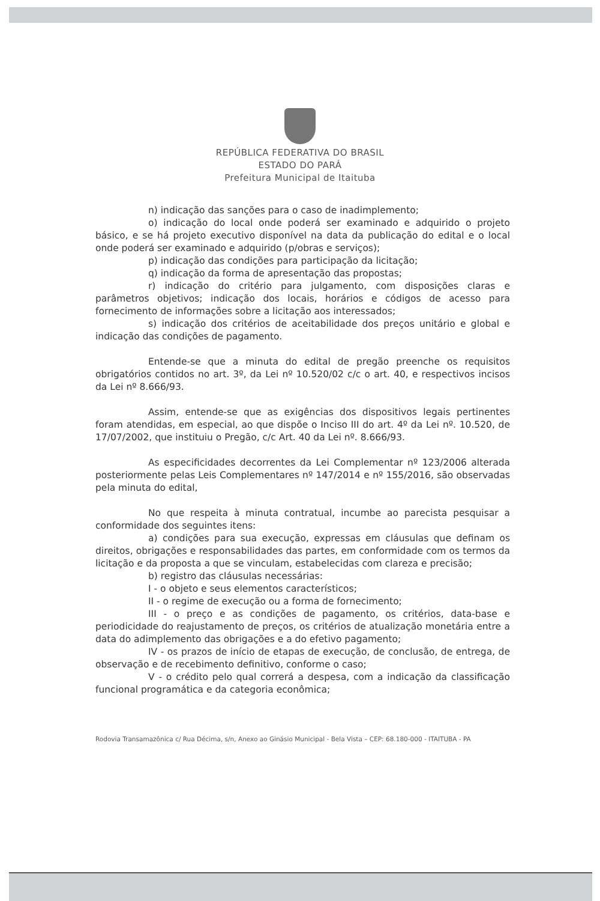REPÚBLICA FEDERATIVA DO BRASIL
ESTADO DO PARÁ
Prefeitura Municipal de Itaituba
n) indicação das sanções para o caso de inadimplemento;
o) indicação do local onde poderá ser examinado e adquirido o projeto básico, e se há projeto executivo disponível na data da publicação do edital e o local onde poderá ser examinado e adquirido (p/obras e serviços);
p) indicação das condições para participação da licitação;
q) indicação da forma de apresentação das propostas;
r) indicação do critério para julgamento, com disposições claras e parâmetros objetivos; indicação dos locais, horários e códigos de acesso para fornecimento de informações sobre a licitação aos interessados;
s) indicação dos critérios de aceitabilidade dos preços unitário e global e indicação das condições de pagamento.
Entende-se que a minuta do edital de pregão preenche os requisitos obrigatórios contidos no art. 3º, da Lei nº 10.520/02 c/c o art. 40, e respectivos incisos da Lei nº 8.666/93.
Assim, entende-se que as exigências dos dispositivos legais pertinentes foram atendidas, em especial, ao que dispõe o Inciso III do art. 4º da Lei nº. 10.520, de 17/07/2002, que instituiu o Pregão, c/c Art. 40 da Lei nº. 8.666/93.
As especificidades decorrentes da Lei Complementar nº 123/2006 alterada posteriormente pelas Leis Complementares nº 147/2014 e nº 155/2016, são observadas pela minuta do edital,
No que respeita à minuta contratual, incumbe ao parecista pesquisar a conformidade dos seguintes itens:
a) condições para sua execução, expressas em cláusulas que definam os direitos, obrigações e responsabilidades das partes, em conformidade com os termos da licitação e da proposta a que se vinculam, estabelecidas com clareza e precisão;
b) registro das cláusulas necessárias:
I - o objeto e seus elementos característicos;
II - o regime de execução ou a forma de fornecimento;
III - o preço e as condições de pagamento, os critérios, data-base e periodicidade do reajustamento de preços, os critérios de atualização monetária entre a data do adimplemento das obrigações e a do efetivo pagamento;
IV - os prazos de início de etapas de execução, de conclusão, de entrega, de observação e de recebimento definitivo, conforme o caso;
V - o crédito pelo qual correrá a despesa, com a indicação da classificação funcional programática e da categoria econômica;
Rodovia Transamazônica c/ Rua Décima, s/n, Anexo ao Ginásio Municipal - Bela Vista – CEP: 68.180-000 - ITAITUBA - PA